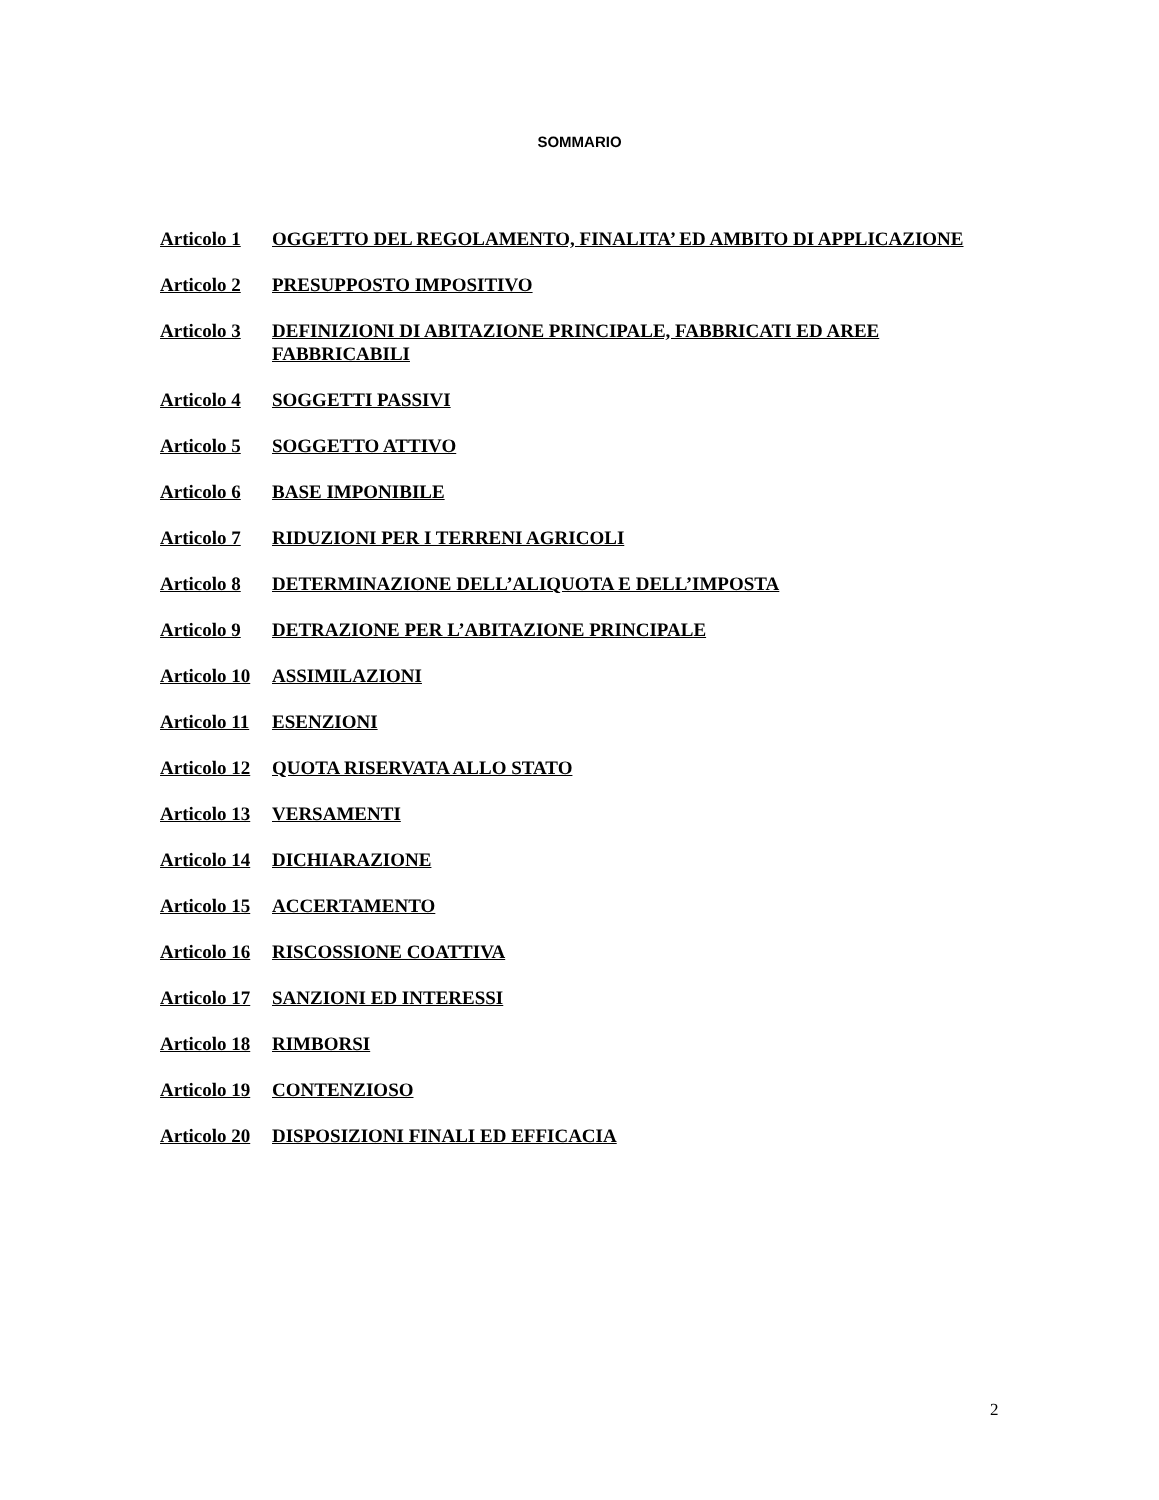SOMMARIO
Articolo 1 OGGETTO DEL REGOLAMENTO, FINALITA’ ED AMBITO DI APPLICAZIONE
Articolo 2 PRESUPPOSTO IMPOSITIVO
Articolo 3 DEFINIZIONI DI ABITAZIONE PRINCIPALE, FABBRICATI ED AREE FABBRICABILI
Articolo 4 SOGGETTI PASSIVI
Articolo 5 SOGGETTO ATTIVO
Articolo 6 BASE IMPONIBILE
Articolo 7 RIDUZIONI PER I TERRENI AGRICOLI
Articolo 8 DETERMINAZIONE DELL’ALIQUOTA E DELL’IMPOSTA
Articolo 9 DETRAZIONE PER L’ABITAZIONE PRINCIPALE
Articolo 10 ASSIMILAZIONI
Articolo 11 ESENZIONI
Articolo 12 QUOTA RISERVATA ALLO STATO
Articolo 13 VERSAMENTI
Articolo 14 DICHIARAZIONE
Articolo 15 ACCERTAMENTO
Articolo 16 RISCOSSIONE COATTIVA
Articolo 17 SANZIONI ED INTERESSI
Articolo 18 RIMBORSI
Articolo 19 CONTENZIOSO
Articolo 20 DISPOSIZIONI FINALI ED EFFICACIA
2